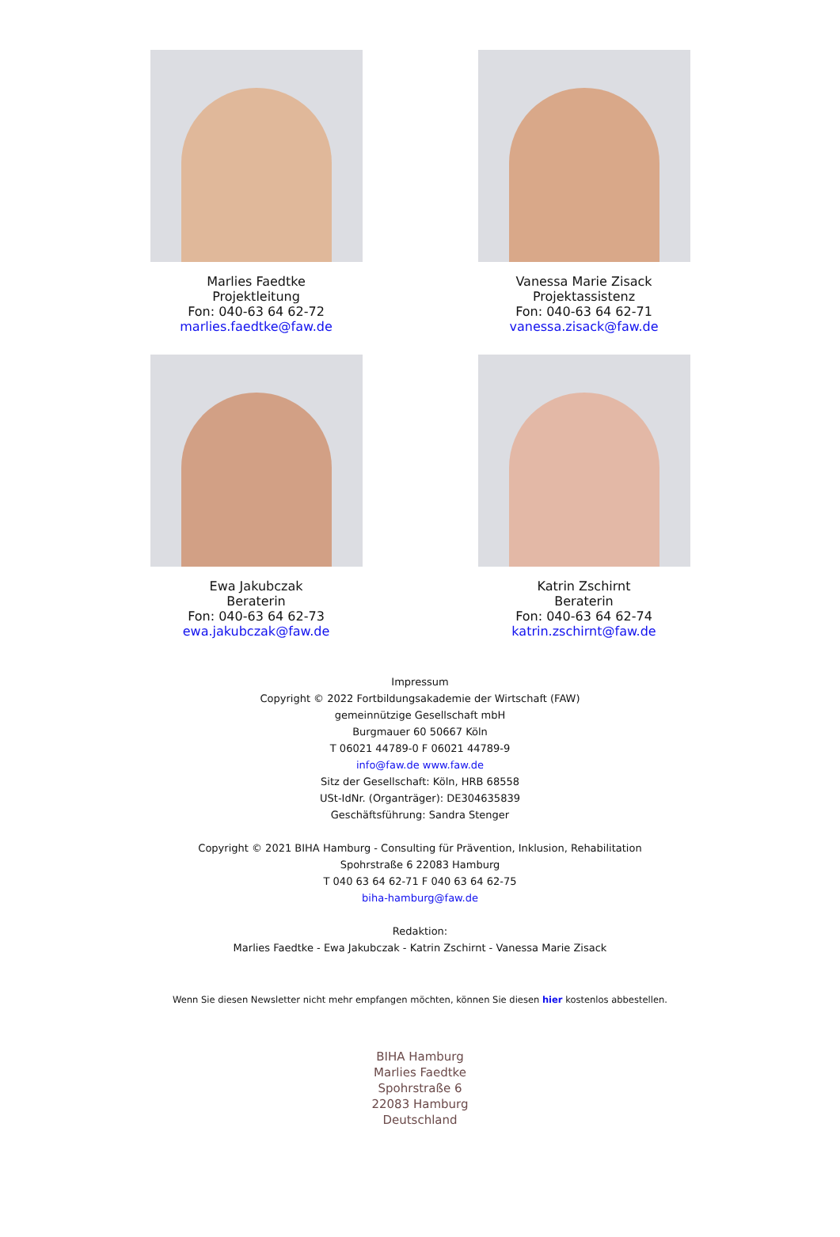Marlies Faedtke
Projektleitung
Fon: 040-63 64 62-72
marlies.faedtke@faw.de
Vanessa Marie Zisack
Projektassistenz
Fon: 040-63 64 62-71
vanessa.zisack@faw.de
Ewa Jakubczak
Beraterin
Fon: 040-63 64 62-73
ewa.jakubczak@faw.de
Katrin Zschirnt
Beraterin
Fon: 040-63 64 62-74
katrin.zschirnt@faw.de
Impressum
Copyright © 2022 Fortbildungsakademie der Wirtschaft (FAW)
gemeinnützige Gesellschaft mbH
Burgmauer 60 50667 Köln
T 06021 44789-0 F 06021 44789-9
info@faw.de www.faw.de
Sitz der Gesellschaft: Köln, HRB 68558
USt-IdNr. (Organträger): DE304635839
Geschäftsführung: Sandra Stenger
Copyright © 2021 BIHA Hamburg - Consulting für Prävention, Inklusion, Rehabilitation
Spohrstraße 6 22083 Hamburg
T 040 63 64 62-71 F 040 63 64 62-75
biha-hamburg@faw.de
Redaktion:
Marlies Faedtke - Ewa Jakubczak - Katrin Zschirnt - Vanessa Marie Zisack
Wenn Sie diesen Newsletter nicht mehr empfangen möchten, können Sie diesen hier kostenlos abbestellen.
BIHA Hamburg
Marlies Faedtke
Spohrstraße 6
22083 Hamburg
Deutschland